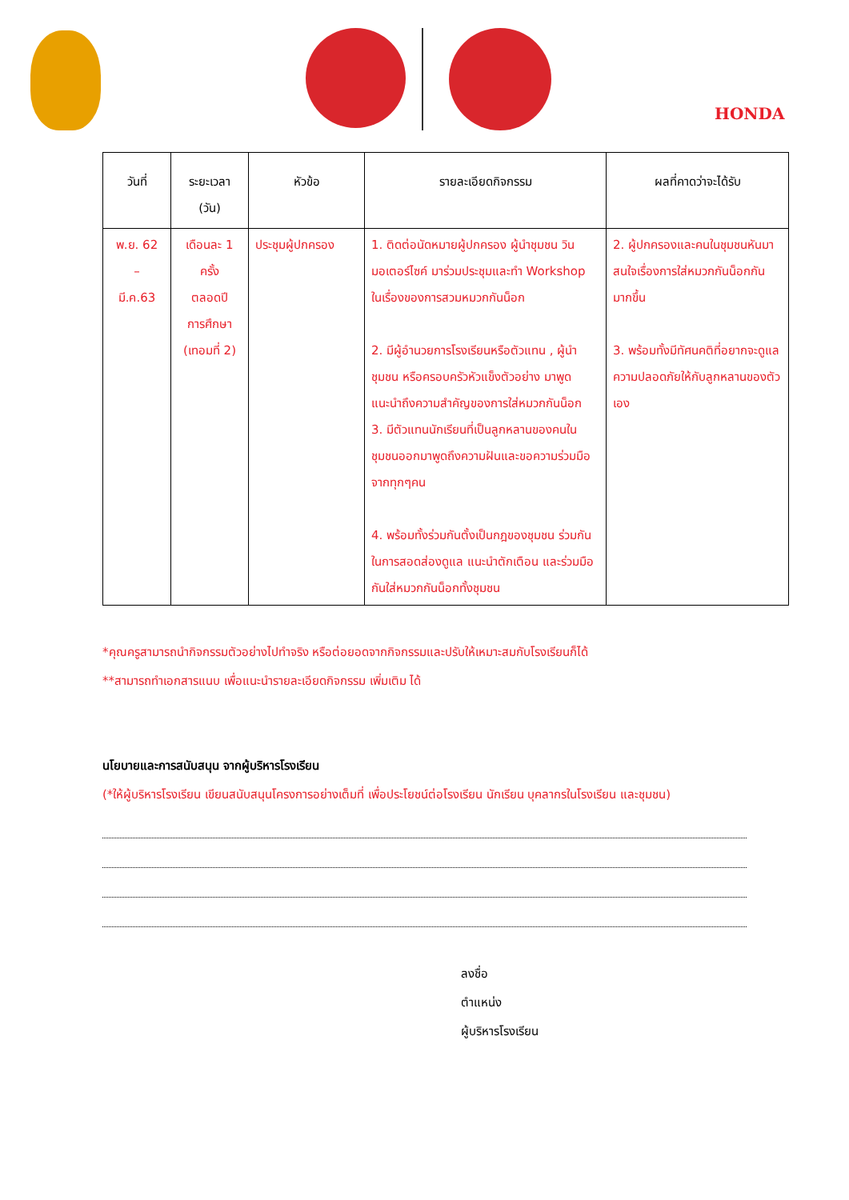HONDA
| วันที่ | ระยะเวลา (วัน) | หัวข้อ | รายละเอียดกิจกรรม | ผลที่คาดว่าจะได้รับ |
| --- | --- | --- | --- | --- |
| พ.ย. 62 – มี.ค.63 | เดือนละ 1 ครั้ง ตลอดปี การศึกษา (เทอมที่ 2) | ประชุมผู้ปกครอง | 1. ติดต่อนัดหมายผู้ปกครอง ผู้นำชุมชน วินมอเตอร์ไซค์ มาร่วมประชุมและทำ Workshop ในเรื่องของการสวมหมวกกันน็อก 2. มีผู้อำนวยการโรงเรียนหรือตัวแทน , ผู้นำชุมชน หรือครอบครัวหัวแข็งตัวอย่าง มาพูดแนะนำถึงความสำคัญของการใส่หมวกกันน็อก 3. มีตัวแทนนักเรียนที่เป็นลูกหลานของคนในชุมชนออกมาพูดถึงความฝันและขอความร่วมมือจากทุกๆคน 4. พร้อมทั้งร่วมกันตั้งเป็นกฎของชุมชน ร่วมกันในการสอดส่องดูแล แนะนำตักเตือน และร่วมมือกันใส่หมวกกันน็อกทั้งชุมชน | 2. ผู้ปกครองและคนในชุมชนหันมาสนใจเรื่องการใส่หมวกกันน็อกกันมากขึ้น 3. พร้อมทั้งมีทัศนคติที่อยากจะดูแลความปลอดภัยให้กับลูกหลานของตัวเอง |
*คุณครูสามารถนำกิจกรรมตัวอย่างไปทำจริง หรือต่อยอดจากกิจกรรมและปรับให้เหมาะสมกับโรงเรียนก็ได้
**สามารถทำเอกสารแนบ เพื่อแนะนำรายละเอียดกิจกรรม เพิ่มเติม ได้
นโยบายและการสนับสนุน จากผู้บริหารโรงเรียน
(*ให้ผู้บริหารโรงเรียน เขียนสนับสนุนโครงการอย่างเต็มที่ เพื่อประโยชน์ต่อโรงเรียน นักเรียน บุคลากรในโรงเรียน และชุมชน)
ลงชื่อ
ตำแหน่ง
ผู้บริหารโรงเรียน